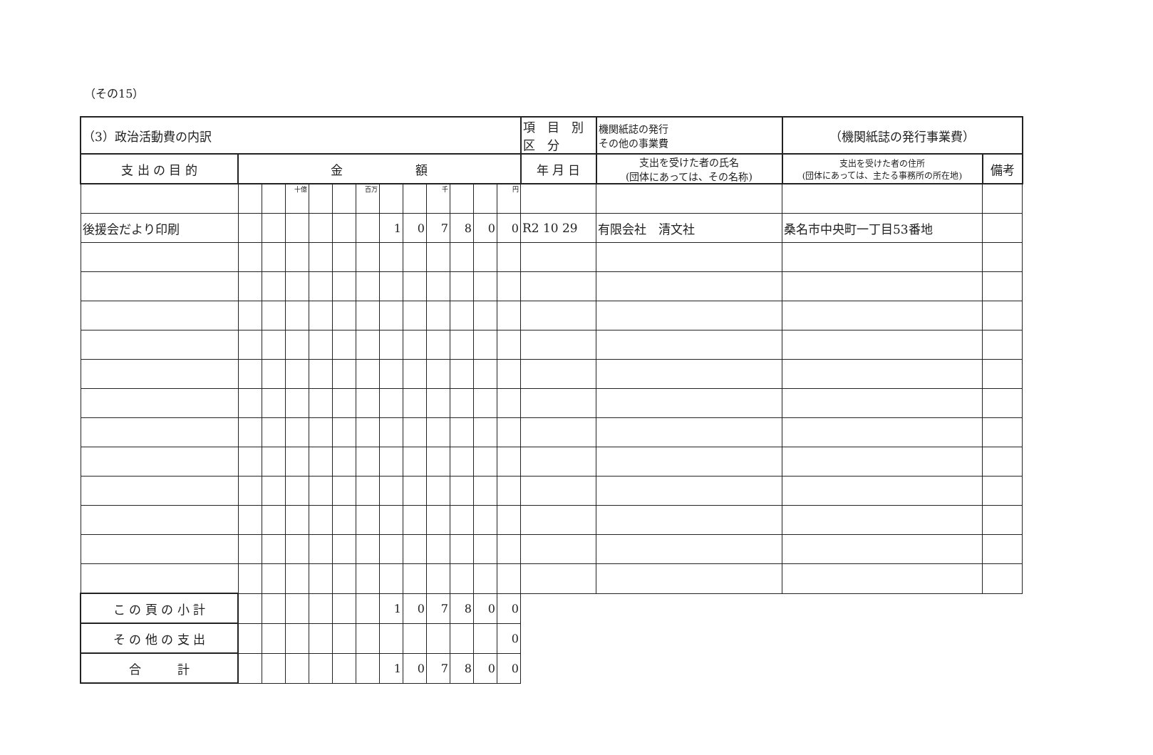（その15）
| （3）政治活動費の内訳 | | | | | | | | | | | | | 項 目 別 区 分 | 機関紙誌の発行 その他の事業費 | （機関紙誌の発行事業費） | |
| 支 出 の 目 的 | 金 額 | | | | | | | | | | | | 年 月 日 | 支出を受けた者の氏名 (団体にあっては、その名称) | 支出を受けた者の住所 (団体にあっては、主たる事務所の所在地) | 備考 |
| | | | 十億 | | | 百万 | | | 千 | | | 円 | | | | |
| 後援会だより印刷 | | | | | | | 1 | 0 | 7 | 8 | 0 | 0 | R2 10 29 | 有限会社 清文社 | 桑名市中央町一丁目53番地 | |
| こ の 頁 の 小 計 | | | | | | | 1 | 0 | 7 | 8 | 0 | 0 | | | | |
| そ の 他 の 支 出 | | | | | | | | | | | | 0 | | | | |
| 合 計 | | | | | | | 1 | 0 | 7 | 8 | 0 | 0 | | | | |